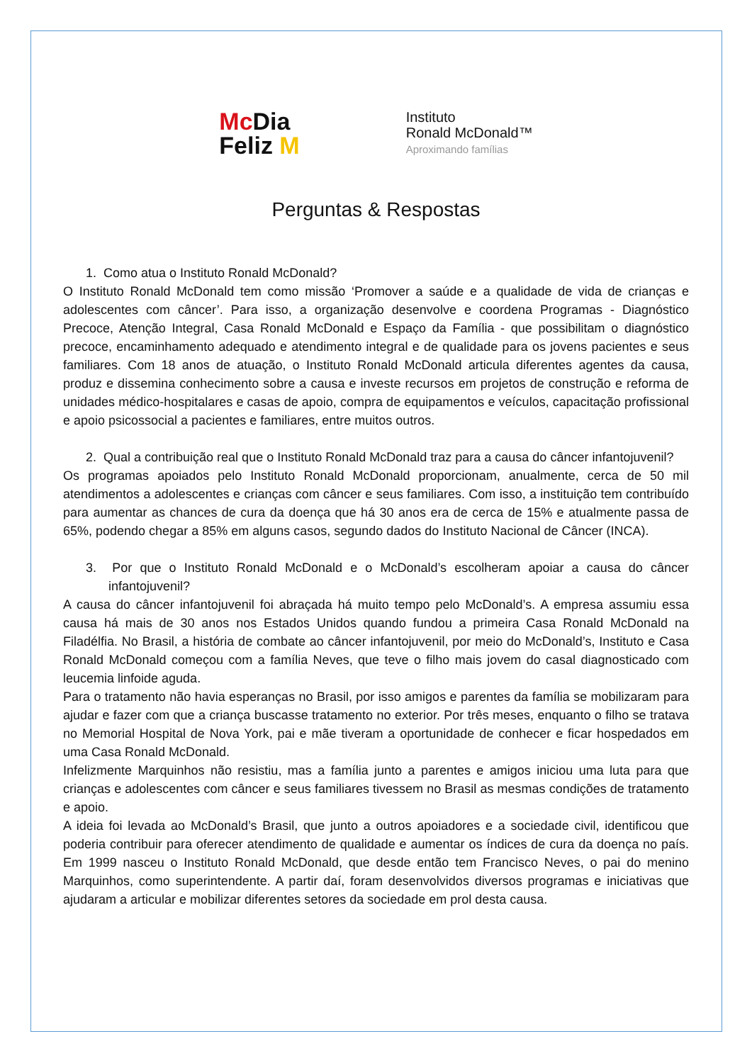Mc Dia
Feliz M
Instituto
Ronald McDonald™
Aproximando famílias
Perguntas & Respostas
1. Como atua o Instituto Ronald McDonald?
O Instituto Ronald McDonald tem como missão ‘Promover a saúde e a qualidade de vida de crianças e adolescentes com câncer’. Para isso, a organização desenvolve e coordena Programas - Diagnóstico Precoce, Atenção Integral, Casa Ronald McDonald e Espaço da Família - que possibilitam o diagnóstico precoce, encaminhamento adequado e atendimento integral e de qualidade para os jovens pacientes e seus familiares. Com 18 anos de atuação, o Instituto Ronald McDonald articula diferentes agentes da causa, produz e dissemina conhecimento sobre a causa e investe recursos em projetos de construção e reforma de unidades médico-hospitalares e casas de apoio, compra de equipamentos e veículos, capacitação profissional e apoio psicossocial a pacientes e familiares, entre muitos outros.
2. Qual a contribuição real que o Instituto Ronald McDonald traz para a causa do câncer infantojuvenil?
Os programas apoiados pelo Instituto Ronald McDonald proporcionam, anualmente, cerca de 50 mil atendimentos a adolescentes e crianças com câncer e seus familiares. Com isso, a instituição tem contribuído para aumentar as chances de cura da doença que há 30 anos era de cerca de 15% e atualmente passa de 65%, podendo chegar a 85% em alguns casos, segundo dados do Instituto Nacional de Câncer (INCA).
3. Por que o Instituto Ronald McDonald e o McDonald’s escolheram apoiar a causa do câncer infantojuvenil?
A causa do câncer infantojuvenil foi abraçada há muito tempo pelo McDonald’s. A empresa assumiu essa causa há mais de 30 anos nos Estados Unidos quando fundou a primeira Casa Ronald McDonald na Filadélfia. No Brasil, a história de combate ao câncer infantojuvenil, por meio do McDonald’s, Instituto e Casa Ronald McDonald começou com a família Neves, que teve o filho mais jovem do casal diagnosticado com leucemia linfoide aguda.
Para o tratamento não havia esperanças no Brasil, por isso amigos e parentes da família se mobilizaram para ajudar e fazer com que a criança buscasse tratamento no exterior. Por três meses, enquanto o filho se tratava no Memorial Hospital de Nova York, pai e mãe tiveram a oportunidade de conhecer e ficar hospedados em uma Casa Ronald McDonald.
Infelizmente Marquinhos não resistiu, mas a família junto a parentes e amigos iniciou uma luta para que crianças e adolescentes com câncer e seus familiares tivessem no Brasil as mesmas condições de tratamento e apoio.
A ideia foi levada ao McDonald’s Brasil, que junto a outros apoiadores e a sociedade civil, identificou que poderia contribuir para oferecer atendimento de qualidade e aumentar os índices de cura da doença no país. Em 1999 nasceu o Instituto Ronald McDonald, que desde então tem Francisco Neves, o pai do menino Marquinhos, como superintendente. A partir daí, foram desenvolvidos diversos programas e iniciativas que ajudaram a articular e mobilizar diferentes setores da sociedade em prol desta causa.